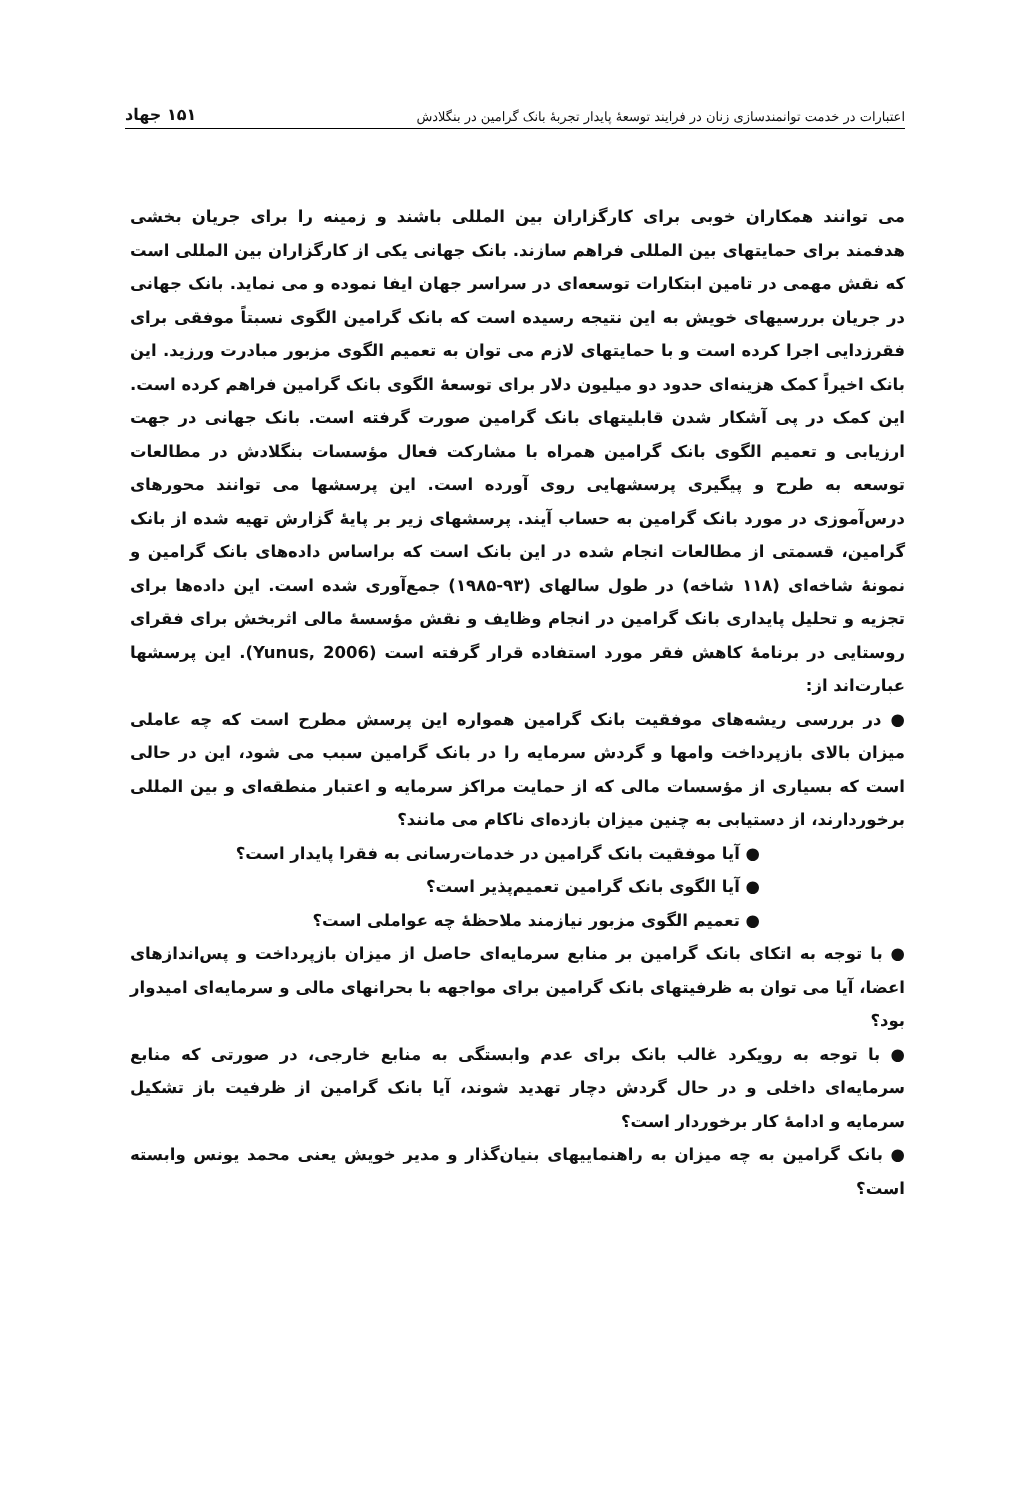اعتبارات در خدمت توانمندسازی زنان در فرایند توسعهٔ پایدار تجربهٔ بانک گرامین در بنگلادش ۱۵۱ جهاد
می توانند همکاران خوبی برای کارگزاران بین المللی باشند و زمینه را برای جریان بخشی هدفمند برای حمایتهای بین المللی فراهم سازند. بانک جهانی یکی از کارگزاران بین المللی است که نقش مهمی در تامین ابتکارات توسعه‌ای در سراسر جهان ایفا نموده و می نماید. بانک جهانی در جریان بررسیهای خویش به این نتیجه رسیده است که بانک گرامین الگوی نسبتاً موفقی برای فقرزدایی اجرا کرده است و با حمایتهای لازم می توان به تعمیم الگوی مزبور مبادرت ورزید. این بانک اخیراً کمک هزینه‌ای حدود دو میلیون دلار برای توسعهٔ الگوی بانک گرامین فراهم کرده است. این کمک در پی آشکار شدن قابلیتهای بانک گرامین صورت گرفته است. بانک جهانی در جهت ارزیابی و تعمیم الگوی بانک گرامین همراه با مشارکت فعال مؤسسات بنگلادش در مطالعات توسعه به طرح و پیگیری پرسشهایی روی آورده است. این پرسشها می توانند محورهای درس‌آموزی در مورد بانک گرامین به حساب آیند. پرسشهای زیر بر پایهٔ گزارش تهیه شده از بانک گرامین، قسمتی از مطالعات انجام شده در این بانک است که براساس داده‌های بانک گرامین و نمونهٔ شاخه‌ای (۱۱۸ شاخه) در طول سالهای (۹۳-۱۹۸۵) جمع‌آوری شده است. این داده‌ها برای تجزیه و تحلیل پایداری بانک گرامین در انجام وظایف و نقش مؤسسهٔ مالی اثربخش برای فقرای روستایی در برنامهٔ کاهش فقر مورد استفاده قرار گرفته است (Yunus, 2006). این پرسشها عبارت‌اند از:
● در بررسی ریشه‌های موفقیت بانک گرامین همواره این پرسش مطرح است که چه عاملی میزان بالای بازپرداخت وامها و گردش سرمایه را در بانک گرامین سبب می شود، این در حالی است که بسیاری از مؤسسات مالی که از حمایت مراکز سرمایه و اعتبار منطقه‌ای و بین المللی برخوردارند، از دستیابی به چنین میزان بازده‌ای ناکام می مانند؟
● آیا موفقیت بانک گرامین در خدمات‌رسانی به فقرا پایدار است؟
● آیا الگوی بانک گرامین تعمیم‌پذیر است؟
● تعمیم الگوی مزبور نیازمند ملاحظهٔ چه عواملی است؟
● با توجه به اتکای بانک گرامین بر منابع سرمایه‌ای حاصل از میزان بازپرداخت و پس‌اندازهای اعضا، آیا می توان به ظرفیتهای بانک گرامین برای مواجهه با بحرانهای مالی و سرمایه‌ای امیدوار بود؟
● با توجه به رویکرد غالب بانک برای عدم وابستگی به منابع خارجی، در صورتی که منابع سرمایه‌ای داخلی و در حال گردش دچار تهدید شوند، آیا بانک گرامین از ظرفیت باز تشکیل سرمایه و ادامهٔ کار برخوردار است؟
● بانک گرامین به چه میزان به راهنماییهای بنیان‌گذار و مدیر خویش یعنی محمد یونس وابسته است؟